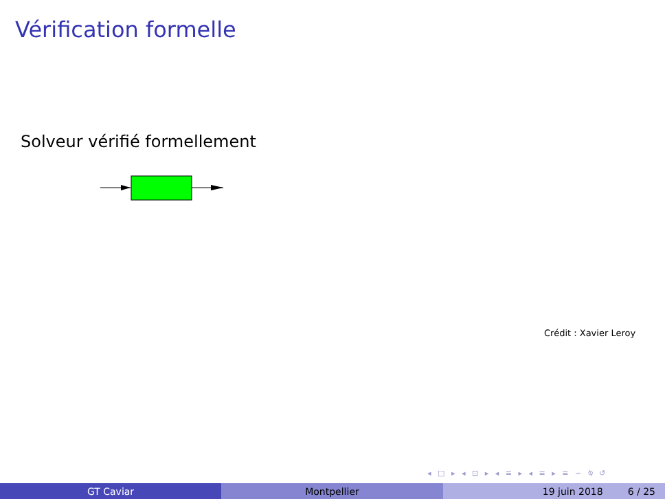Vérification formelle
Solveur vérifié formellement
Crédit : Xavier Leroy
◂ □ ▸ ◂ ⊡ ▸ ◂ ≡ ▸ ◂ ≡ ▸ ≡ ∽ ⍉ ↺
GT Caviar Montpellier 19 juin 2018 6 / 25